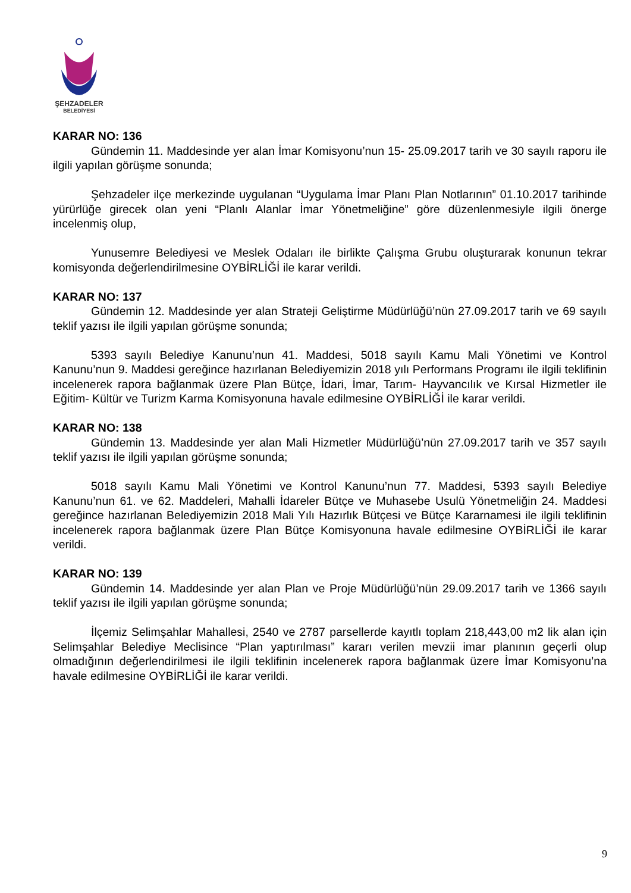ŞEHZADELER
BELEDİYESİ
KARAR NO: 136
Gündemin 11. Maddesinde yer alan İmar Komisyonu’nun 15- 25.09.2017 tarih ve 30 sayılı raporu ile ilgili yapılan görüşme sonunda;
Şehzadeler ilçe merkezinde uygulanan “Uygulama İmar Planı Plan Notlarının” 01.10.2017 tarihinde yürürlüğe girecek olan yeni “Planlı Alanlar İmar Yönetmeliğine” göre düzenlenmesiyle ilgili önerge incelenmiş olup,
Yunusemre Belediyesi ve Meslek Odaları ile birlikte Çalışma Grubu oluşturarak konunun tekrar komisyonda değerlendirilmesine OYBİRLİĞİ ile karar verildi.
KARAR NO: 137
Gündemin 12. Maddesinde yer alan Strateji Geliştirme Müdürlüğü’nün 27.09.2017 tarih ve 69 sayılı teklif yazısı ile ilgili yapılan görüşme sonunda;
5393 sayılı Belediye Kanunu’nun 41. Maddesi, 5018 sayılı Kamu Mali Yönetimi ve Kontrol Kanunu’nun 9. Maddesi gereğince hazırlanan Belediyemizin 2018 yılı Performans Programı ile ilgili teklifinin incelenerek rapora bağlanmak üzere Plan Bütçe, İdari, İmar, Tarım- Hayvancılık ve Kırsal Hizmetler ile Eğitim- Kültür ve Turizm Karma Komisyonuna havale edilmesine OYBİRLİĞİ ile karar verildi.
KARAR NO: 138
Gündemin 13. Maddesinde yer alan Mali Hizmetler Müdürlüğü’nün 27.09.2017 tarih ve 357 sayılı teklif yazısı ile ilgili yapılan görüşme sonunda;
5018 sayılı Kamu Mali Yönetimi ve Kontrol Kanunu’nun 77. Maddesi, 5393 sayılı Belediye Kanunu’nun 61. ve 62. Maddeleri, Mahalli İdareler Bütçe ve Muhasebe Usulü Yönetmeliğin 24. Maddesi gereğince hazırlanan Belediyemizin 2018 Mali Yılı Hazırlık Bütçesi ve Bütçe Kararnamesi ile ilgili teklifinin incelenerek rapora bağlanmak üzere Plan Bütçe Komisyonuna havale edilmesine OYBİRLİĞİ ile karar verildi.
KARAR NO: 139
Gündemin 14. Maddesinde yer alan Plan ve Proje Müdürlüğü’nün 29.09.2017 tarih ve 1366 sayılı teklif yazısı ile ilgili yapılan görüşme sonunda;
İlçemiz Selimşahlar Mahallesi, 2540 ve 2787 parsellerde kayıtlı toplam 218,443,00 m2 lik alan için Selimşahlar Belediye Meclisince “Plan yaptırılması” kararı verilen mevzii imar planının geçerli olup olmadığının değerlendirilmesi ile ilgili teklifinin incelenerek rapora bağlanmak üzere İmar Komisyonu’na havale edilmesine OYBİRLİĞİ ile karar verildi.
9